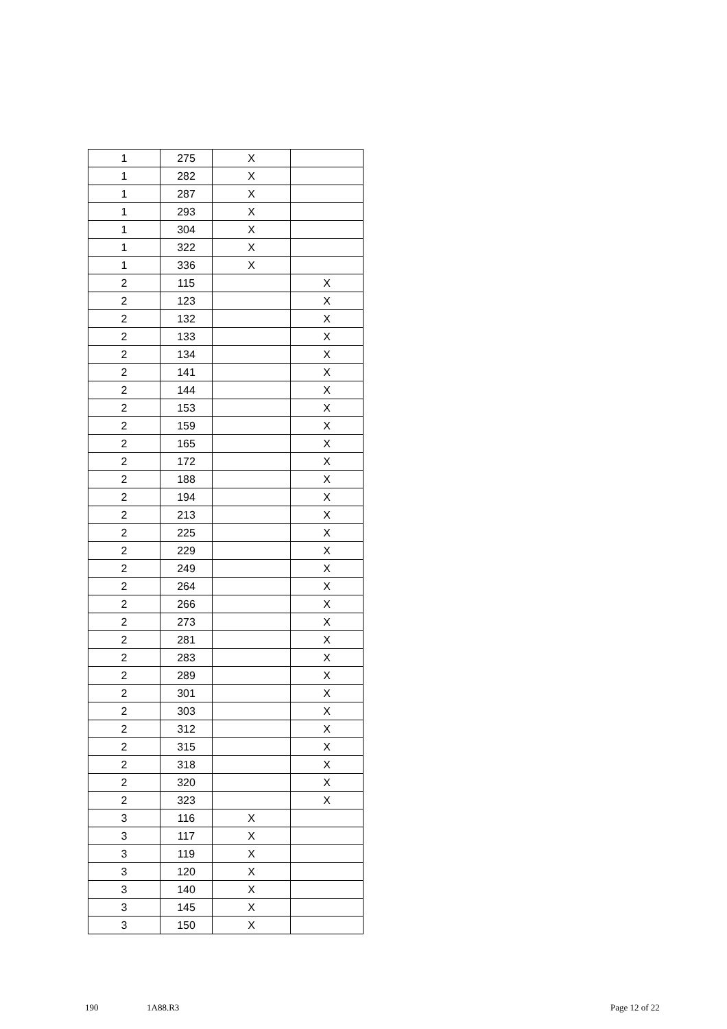| 1 | 275 | X | |
| 1 | 282 | X | |
| 1 | 287 | X | |
| 1 | 293 | X | |
| 1 | 304 | X | |
| 1 | 322 | X | |
| 1 | 336 | X | |
| 2 | 115 | | X |
| 2 | 123 | | X |
| 2 | 132 | | X |
| 2 | 133 | | X |
| 2 | 134 | | X |
| 2 | 141 | | X |
| 2 | 144 | | X |
| 2 | 153 | | X |
| 2 | 159 | | X |
| 2 | 165 | | X |
| 2 | 172 | | X |
| 2 | 188 | | X |
| 2 | 194 | | X |
| 2 | 213 | | X |
| 2 | 225 | | X |
| 2 | 229 | | X |
| 2 | 249 | | X |
| 2 | 264 | | X |
| 2 | 266 | | X |
| 2 | 273 | | X |
| 2 | 281 | | X |
| 2 | 283 | | X |
| 2 | 289 | | X |
| 2 | 301 | | X |
| 2 | 303 | | X |
| 2 | 312 | | X |
| 2 | 315 | | X |
| 2 | 318 | | X |
| 2 | 320 | | X |
| 2 | 323 | | X |
| 3 | 116 | X | |
| 3 | 117 | X | |
| 3 | 119 | X | |
| 3 | 120 | X | |
| 3 | 140 | X | |
| 3 | 145 | X | |
| 3 | 150 | X | |
190 1A88.R3 Page 12 of 22